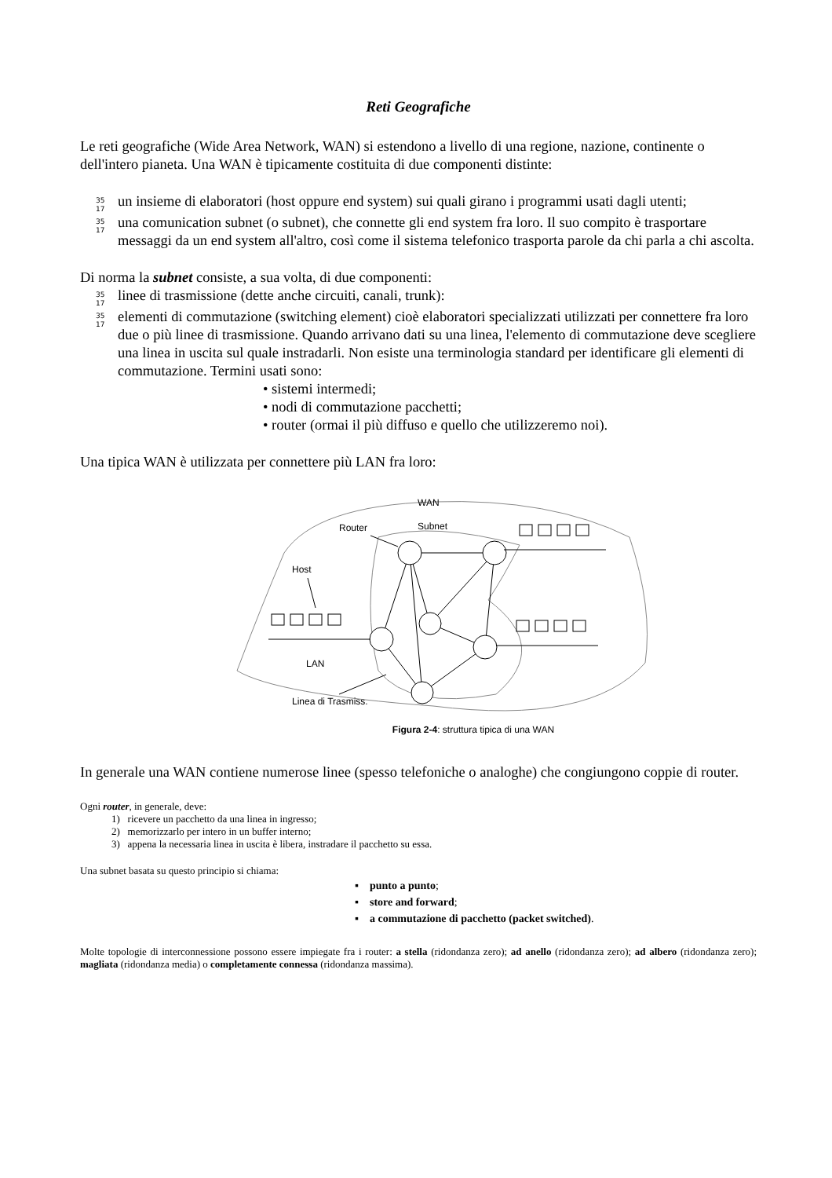Reti Geografiche
Le reti geografiche (Wide Area Network, WAN) si estendono a livello di una regione, nazione, continente o dell'intero pianeta. Una WAN è tipicamente costituita di due componenti distinte:
35
17 un insieme di elaboratori (host oppure end system) sui quali girano i programmi usati dagli utenti;
35
17 una comunication subnet (o subnet), che connette gli end system fra loro. Il suo compito è trasportare messaggi da un end system all'altro, così come il sistema telefonico trasporta parole da chi parla a chi ascolta.
Di norma la subnet consiste, a sua volta, di due componenti:
35
17 linee di trasmissione (dette anche circuiti, canali, trunk):
35
17 elementi di commutazione (switching element) cioè elaboratori specializzati utilizzati per connettere fra loro due o più linee di trasmissione. Quando arrivano dati su una linea, l'elemento di commutazione deve scegliere una linea in uscita sul quale instradarli. Non esiste una terminologia standard per identificare gli elementi di commutazione. Termini usati sono:
• sistemi intermedi;
• nodi di commutazione pacchetti;
• router (ormai il più diffuso e quello che utilizzeremo noi).
Una tipica WAN è utilizzata per connettere più LAN fra loro:
WAN
Subnet
Router
Host
LAN
Linea di Trasmiss.
Figura 2-4: struttura tipica di una WAN
In generale una WAN contiene numerose linee (spesso telefoniche o analoghe) che congiungono coppie di router.
Ogni router, in generale, deve:
1) ricevere un pacchetto da una linea in ingresso;
2) memorizzarlo per intero in un buffer interno;
3) appena la necessaria linea in uscita è libera, instradare il pacchetto su essa.
Una subnet basata su questo principio si chiama:
▪ punto a punto;
▪ store and forward;
▪ a commutazione di pacchetto (packet switched).
Molte topologie di interconnessione possono essere impiegate fra i router: a stella (ridondanza zero); ad anello (ridondanza zero); ad albero (ridondanza zero); magliata (ridondanza media) o completamente connessa (ridondanza massima).